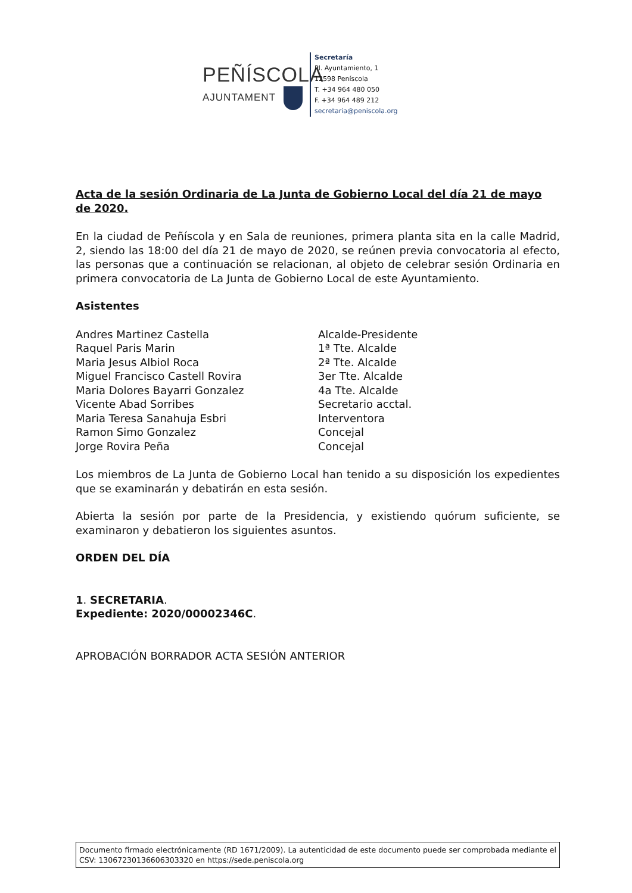PEÑÍSCOLA
AJUNTAMENT
Secretaría
Pl. Ayuntamiento, 1
12598 Peníscola
T. +34 964 480 050
F. +34 964 489 212
secretaria@peniscola.org
Acta de la sesión Ordinaria de La Junta de Gobierno Local del día 21 de mayo de 2020.
En la ciudad de Peñíscola y en Sala de reuniones, primera planta sita en la calle Madrid, 2, siendo las 18:00 del día 21 de mayo de 2020, se reúnen previa convocatoria al efecto, las personas que a continuación se relacionan, al objeto de celebrar sesión Ordinaria en primera convocatoria de La Junta de Gobierno Local de este Ayuntamiento.
Asistentes
| Andres Martinez Castella | Alcalde-Presidente |
| Raquel Paris Marin | 1ª Tte. Alcalde |
| Maria Jesus Albiol Roca | 2ª Tte. Alcalde |
| Miguel Francisco Castell Rovira | 3er Tte. Alcalde |
| Maria Dolores Bayarri Gonzalez | 4a Tte. Alcalde |
| Vicente Abad Sorribes | Secretario acctal. |
| Maria Teresa Sanahuja Esbri | Interventora |
| Ramon Simo Gonzalez | Concejal |
| Jorge Rovira Peña | Concejal |
Los miembros de La Junta de Gobierno Local han tenido a su disposición los expedientes que se examinarán y debatirán en esta sesión.
Abierta la sesión por parte de la Presidencia, y existiendo quórum suficiente, se examinaron y debatieron los siguientes asuntos.
ORDEN DEL DÍA
1. SECRETARIA.
Expediente: 2020/00002346C.
APROBACIÓN BORRADOR ACTA SESIÓN ANTERIOR
Documento firmado electrónicamente (RD 1671/2009). La autenticidad de este documento puede ser comprobada mediante el CSV: 13067230136606303320 en https://sede.peniscola.org